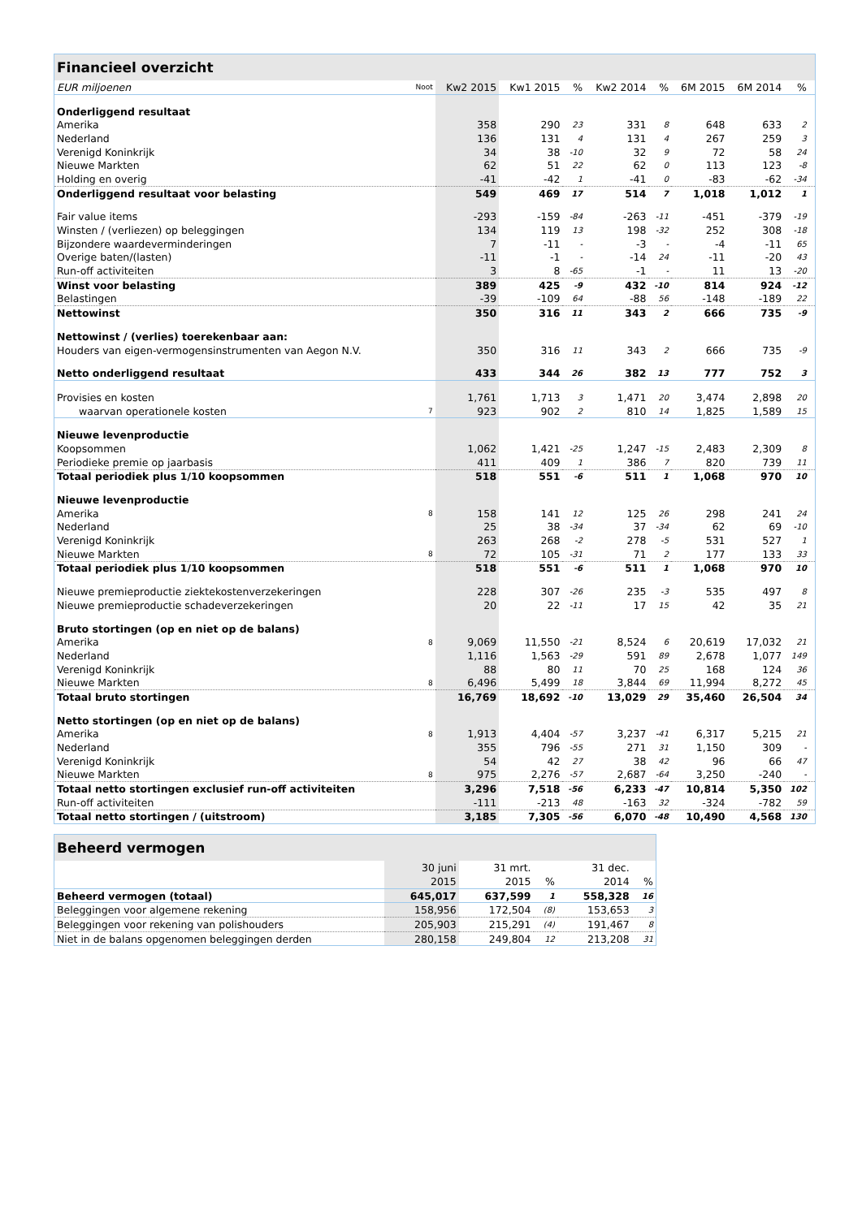| Financieel overzicht | | | | | | | | | | |
| EUR miljoenen | Noot | Kw2 2015 | Kw1 2015 | % | Kw2 2014 | % | 6M 2015 | 6M 2014 | % | |
| Onderliggend resultaat | | | | | | | | | | |
| Amerika | | 358 | 290 | 23 | 331 | 8 | 648 | 633 | 2 | |
| Nederland | | 136 | 131 | 4 | 131 | 4 | 267 | 259 | 3 | |
| Verenigd Koninkrijk | | 34 | 38 | -10 | 32 | 9 | 72 | 58 | 24 | |
| Nieuwe Markten | | 62 | 51 | 22 | 62 | 0 | 113 | 123 | -8 | |
| Holding en overig | | -41 | -42 | 1 | -41 | 0 | -83 | -62 | -34 | |
| Onderliggend resultaat voor belasting | | 549 | 469 | 17 | 514 | 7 | 1,018 | 1,012 | 1 | |
| Fair value items | | -293 | -159 | -84 | -263 | -11 | -451 | -379 | -19 | |
| Winsten / (verliezen) op beleggingen | | 134 | 119 | 13 | 198 | -32 | 252 | 308 | -18 | |
| Bijzondere waardeverminderingen | | 7 | -11 | - | -3 | - | -4 | -11 | 65 | |
| Overige baten/(lasten) | | -11 | -1 | - | -14 | 24 | -11 | -20 | 43 | |
| Run-off activiteiten | | 3 | 8 | -65 | -1 | - | 11 | 13 | -20 | |
| Winst voor belasting | | 389 | 425 | -9 | 432 | -10 | 814 | 924 | -12 | |
| Belastingen | | -39 | -109 | 64 | -88 | 56 | -148 | -189 | 22 | |
| Nettowinst | | 350 | 316 | 11 | 343 | 2 | 666 | 735 | -9 | |
| Nettowinst / (verlies) toerekenbaar aan: | | | | | | | | | | |
| Houders van eigen-vermogensinstrumenten van Aegon N.V. | | 350 | 316 | 11 | 343 | 2 | 666 | 735 | -9 | |
| Netto onderliggend resultaat | | 433 | 344 | 26 | 382 | 13 | 777 | 752 | 3 | |
| Provisies en kosten | | 1,761 | 1,713 | 3 | 1,471 | 20 | 3,474 | 2,898 | 20 | |
| waarvan operationele kosten | 7 | 923 | 902 | 2 | 810 | 14 | 1,825 | 1,589 | 15 | |
| Nieuwe levenproductie | | | | | | | | | | |
| Koopsommen | | 1,062 | 1,421 | -25 | 1,247 | -15 | 2,483 | 2,309 | 8 | |
| Periodieke premie op jaarbasis | | 411 | 409 | 1 | 386 | 7 | 820 | 739 | 11 | |
| Totaal periodiek plus 1/10 koopsommen | | 518 | 551 | -6 | 511 | 1 | 1,068 | 970 | 10 | |
| Nieuwe levenproductie | | | | | | | | | | |
| Amerika | 8 | 158 | 141 | 12 | 125 | 26 | 298 | 241 | 24 | |
| Nederland | | 25 | 38 | -34 | 37 | -34 | 62 | 69 | -10 | |
| Verenigd Koninkrijk | | 263 | 268 | -2 | 278 | -5 | 531 | 527 | 1 | |
| Nieuwe Markten | 8 | 72 | 105 | -31 | 71 | 2 | 177 | 133 | 33 | |
| Totaal periodiek plus 1/10 koopsommen | | 518 | 551 | -6 | 511 | 1 | 1,068 | 970 | 10 | |
| Nieuwe premieproductie ziektekostenverzekeringen | | 228 | 307 | -26 | 235 | -3 | 535 | 497 | 8 | |
| Nieuwe premieproductie schadeverzekeringen | | 20 | 22 | -11 | 17 | 15 | 42 | 35 | 21 | |
| Bruto stortingen (op en niet op de balans) | | | | | | | | | | |
| Amerika | 8 | 9,069 | 11,550 | -21 | 8,524 | 6 | 20,619 | 17,032 | 21 | |
| Nederland | | 1,116 | 1,563 | -29 | 591 | 89 | 2,678 | 1,077 | 149 | |
| Verenigd Koninkrijk | | 88 | 80 | 11 | 70 | 25 | 168 | 124 | 36 | |
| Nieuwe Markten | 8 | 6,496 | 5,499 | 18 | 3,844 | 69 | 11,994 | 8,272 | 45 | |
| Totaal bruto stortingen | | 16,769 | 18,692 | -10 | 13,029 | 29 | 35,460 | 26,504 | 34 | |
| Netto stortingen (op en niet op de balans) | | | | | | | | | | |
| Amerika | 8 | 1,913 | 4,404 | -57 | 3,237 | -41 | 6,317 | 5,215 | 21 | |
| Nederland | | 355 | 796 | -55 | 271 | 31 | 1,150 | 309 | - | |
| Verenigd Koninkrijk | | 54 | 42 | 27 | 38 | 42 | 96 | 66 | 47 | |
| Nieuwe Markten | 8 | 975 | 2,276 | -57 | 2,687 | -64 | 3,250 | -240 | - | |
| Totaal netto stortingen exclusief run-off activiteiten | | 3,296 | 7,518 | -56 | 6,233 | -47 | 10,814 | 5,350 | 102 | |
| Run-off activiteiten | | -111 | -213 | 48 | -163 | 32 | -324 | -782 | 59 | |
| Totaal netto stortingen / (uitstroom) | | 3,185 | 7,305 | -56 | 6,070 | -48 | 10,490 | 4,568 | 130 | |
| Beheerd vermogen | | | | | |
| | 30 juni | 31 mrt. | | 31 dec. | |
| | 2015 | 2015 | % | 2014 | % |
| Beheerd vermogen (totaal) | 645,017 | 637,599 | 1 | 558,328 | 16 |
| Beleggingen voor algemene rekening | 158,956 | 172,504 | (8) | 153,653 | 3 |
| Beleggingen voor rekening van polishouders | 205,903 | 215,291 | (4) | 191,467 | 8 |
| Niet in de balans opgenomen beleggingen derden | 280,158 | 249,804 | 12 | 213,208 | 31 |